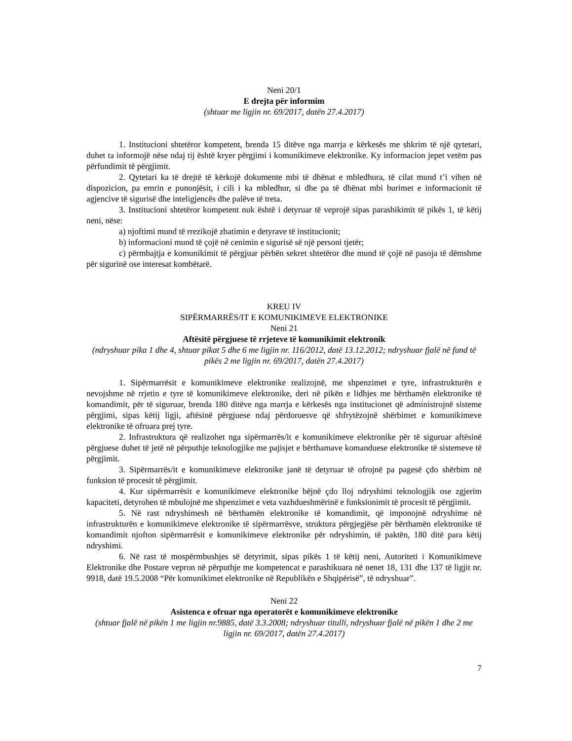Neni 20/1
E drejta për informim
(shtuar me ligjin nr. 69/2017, datën 27.4.2017)
1. Institucioni shtetëror kompetent, brenda 15 ditëve nga marrja e kërkesës me shkrim të një qytetari, duhet ta informojë nëse ndaj tij është kryer përgjimi i komunikimeve elektronike. Ky informacion jepet vetëm pas përfundimit të përgjimit.
2. Qytetari ka të drejtë të kërkojë dokumente mbi të dhënat e mbledhura, të cilat mund t’i vihen në dispozicion, pa emrin e punonjësit, i cili i ka mbledhur, si dhe pa të dhënat mbi burimet e informacionit të agjencive të sigurisë dhe inteligjencës dhe palëve të treta.
3. Institucioni shtetëror kompetent nuk është i detyruar të veprojë sipas parashikimit të pikës 1, të këtij neni, nëse:
a) njoftimi mund të rrezikojë zbatimin e detyrave të institucionit;
b) informacioni mund të çojë në cenimin e sigurisë së një personi tjetër;
c) përmbajtja e komunikimit të përgjuar përbën sekret shtetëror dhe mund të çojë në pasoja të dëmshme për sigurinë ose interesat kombëtarë.
KREU IV
SIPËRMARRËS/IT E KOMUNIKIMEVE ELEKTRONIKE
Neni 21
Aftësitë përgjuese të rrjeteve të komunikimit elektronik
(ndryshuar pika 1 dhe 4, shtuar pikat 5 dhe 6 me ligjin nr. 116/2012, datë 13.12.2012; ndryshuar fjalë në fund të pikës 2 me ligjin nr. 69/2017, datën 27.4.2017)
1. Sipërmarrësit e komunikimeve elektronike realizojnë, me shpenzimet e tyre, infrastrukturën e nevojshme në rrjetin e tyre të komunikimeve elektronike, deri në pikën e lidhjes me bërthamën elektronike të komandimit, për të siguruar, brenda 180 ditëve nga marrja e kërkesës nga institucionet që administrojnë sisteme përgjimi, sipas këtij ligji, aftësinë përgjuese ndaj përdoruesve që shfrytëzojnë shërbimet e komunikimeve elektronike të ofruara prej tyre.
2. Infrastruktura që realizohet nga sipërmarrës/it e komunikimeve elektronike për të siguruar aftësinë përgjuese duhet të jetë në përputhje teknologjike me pajisjet e bërthamave komanduese elektronike të sistemeve të përgjimit.
3. Sipërmarrës/it e komunikimeve elektronike janë të detyruar të ofrojnë pa pagesë çdo shërbim në funksion të procesit të përgjimit.
4. Kur sipërmarrësit e komunikimeve elektronike bëjnë çdo lloj ndryshimi teknologjik ose zgjerim kapaciteti, detyrohen të mbulojnë me shpenzimet e veta vazhdueshmërinë e funksionimit të procesit të përgjimit.
5. Në rast ndryshimesh në bërthamën elektronike të komandimit, që imponojnë ndryshime në infrastrukturën e komunikimeve elektronike të sipërmarrësve, struktura përgjegjëse për bërthamën elektronike të komandimit njofton sipërmarrësit e komunikimeve elektronike për ndryshimin, të paktën, 180 ditë para këtij ndryshimi.
6. Në rast të mospërmbushjes së detyrimit, sipas pikës 1 të këtij neni, Autoriteti i Komunikimeve Elektronike dhe Postare vepron në përputhje me kompetencat e parashikuara në nenet 18, 131 dhe 137 të ligjit nr. 9918, datë 19.5.2008 “Për komunikimet elektronike në Republikën e Shqipërisë”, të ndryshuar”.
Neni 22
Asistenca e ofruar nga operatorët e komunikimeve elektronike
(shtuar fjalë në pikën 1 me ligjin nr.9885, datë 3.3.2008; ndryshuar titulli, ndryshuar fjalë në pikën 1 dhe 2 me ligjin nr. 69/2017, datën 27.4.2017)
7